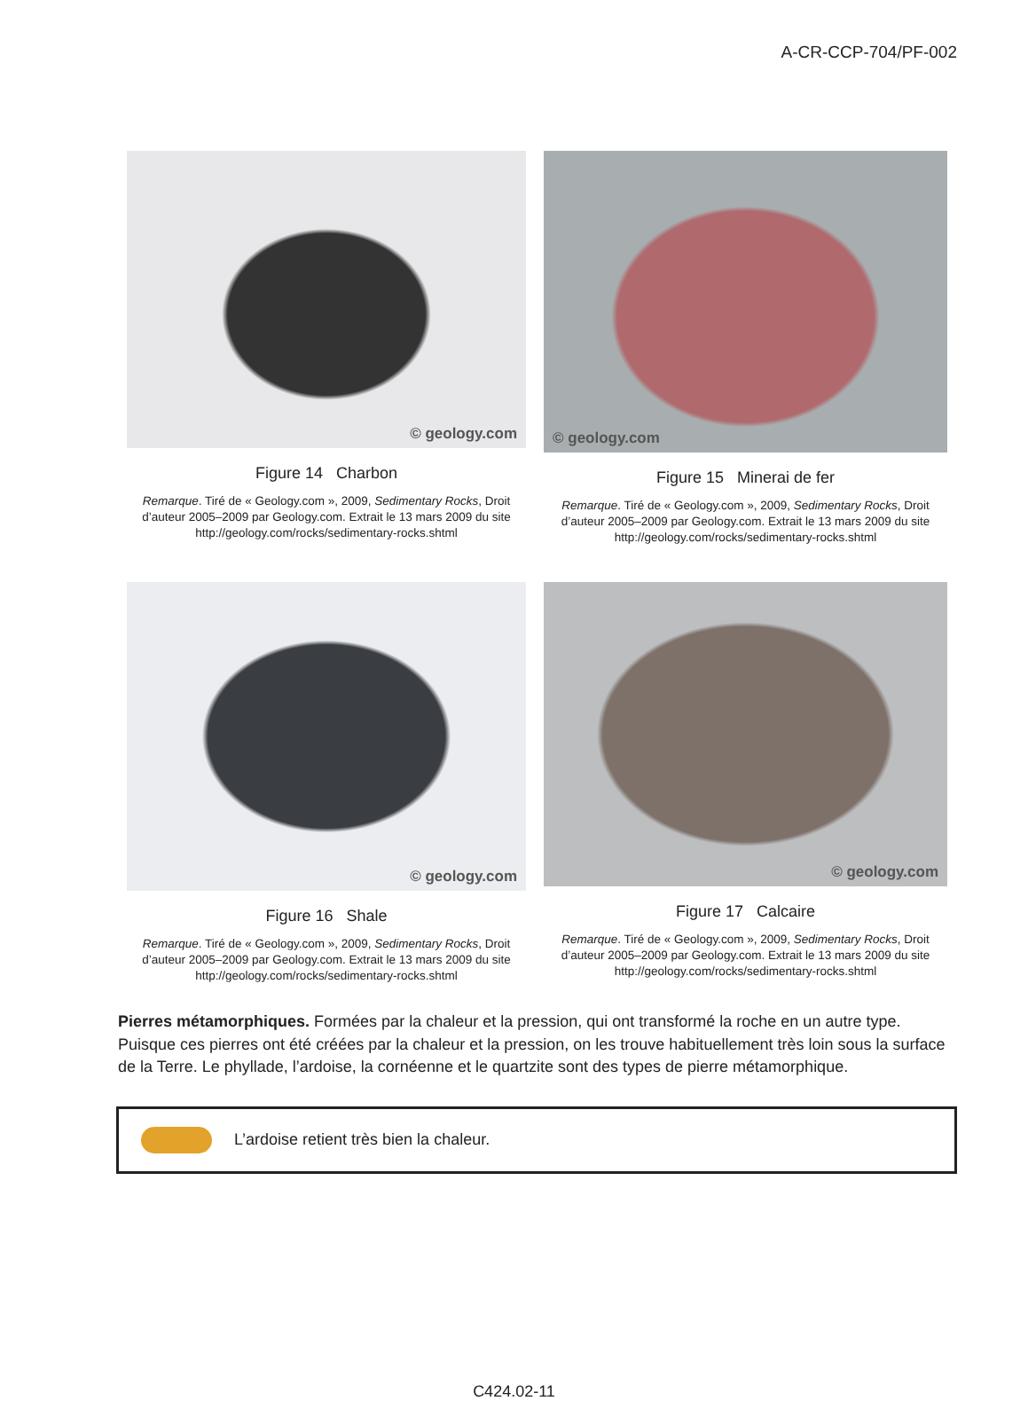A-CR-CCP-704/PF-002
© geology.com
Figure 14 Charbon
Remarque. Tiré de « Geology.com », 2009, Sedimentary Rocks, Droit d’auteur 2005–2009 par Geology.com. Extrait le 13 mars 2009 du site http://geology.com/rocks/sedimentary-rocks.shtml
© geology.com
Figure 15 Minerai de fer
Remarque. Tiré de « Geology.com », 2009, Sedimentary Rocks, Droit d’auteur 2005–2009 par Geology.com. Extrait le 13 mars 2009 du site http://geology.com/rocks/sedimentary-rocks.shtml
© geology.com
Figure 16 Shale
Remarque. Tiré de « Geology.com », 2009, Sedimentary Rocks, Droit d’auteur 2005–2009 par Geology.com. Extrait le 13 mars 2009 du site http://geology.com/rocks/sedimentary-rocks.shtml
© geology.com
Figure 17 Calcaire
Remarque. Tiré de « Geology.com », 2009, Sedimentary Rocks, Droit d’auteur 2005–2009 par Geology.com. Extrait le 13 mars 2009 du site http://geology.com/rocks/sedimentary-rocks.shtml
Pierres métamorphiques. Formées par la chaleur et la pression, qui ont transformé la roche en un autre type. Puisque ces pierres ont été créées par la chaleur et la pression, on les trouve habituellement très loin sous la surface de la Terre. Le phyllade, l’ardoise, la cornéenne et le quartzite sont des types de pierre métamorphique.
L’ardoise retient très bien la chaleur.
C424.02-11